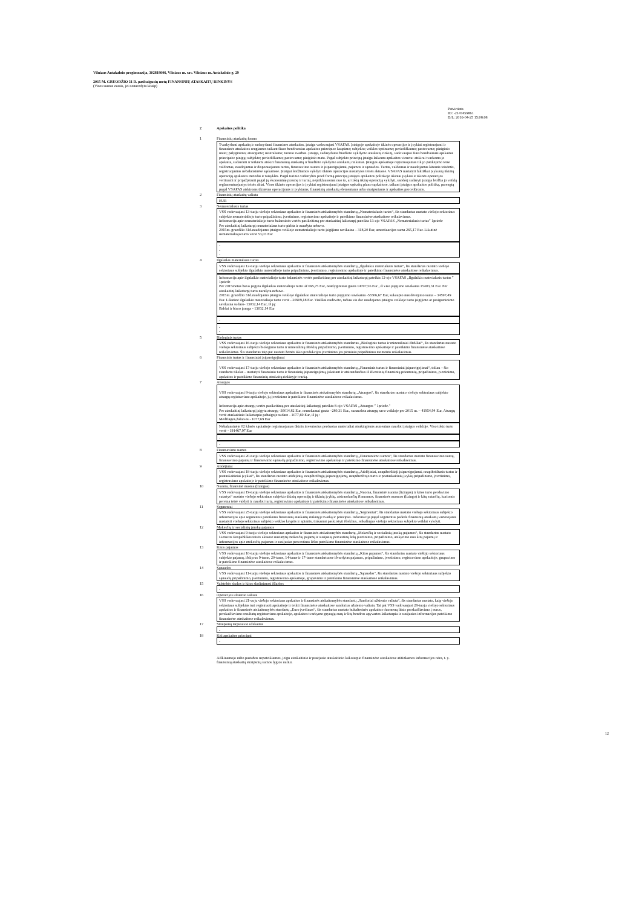Vilniaus Antakalnio progimnazija, 302818006, Vilniaus m. sav. Vilniaus m. Antakalnio g. 29
2015 M. GRUODŽIO 31 D. pasibaigusių metų FINANSINIŲ ATASKAITŲ RINKINYS
(Visos sumos eurais, jei nenurodyta kitaip)
Patvirtinta
ID: -2147459861
D/L: 2016-04-25 15:08:08
2 Apskaitos politika
1 Finansinių ataskaitų forma
Tvarkydami apskaitą ir sudarydami finansines ataskaitas, įstaiga vadovaujasi VSAFAS. Įstaigoje apskaitoje ūkinės operacijos ir įvykiai registruojami ir finansinės ataskaitos rengiamos taikant šiuos bendruosius apskaitos principus: kaupimo; subjekto; veiklos tęstinumo; periodiškumo; pastovumo; piniginio mato; palyginimo; atsargumo; neutralumo; turinio svarbos. Įstaiga, sudarydama biudžeto vykdymo ataskaitų rinkinį, vadovaujasi šiais bendraisiais apskaitos principais: pinigų; subjekto; periodiškumo; pastovumo; piniginio mato. Pagal subjekto principą įstaiga laikoma apskaitos vienetu: atskirai tvarkoma jo apskaita, sudaromi ir teikiami atskiri finansinių ataskaitų ir biudžeto vykdymo ataskaitų rinkiniai. Įstaigos apskaitoje registruojamas tik jo patikėjimo teise valdomas, naudojamas ir disponuojamas turtas, finansavimo sumos ir įsipareigojimai, pajamos ir sąnaudos. Turtas, valdomas ir naudojamas kitomis teisėmis, registruojamas nebalansinėse sąskaitose. Įstaigai leidžiamos vykdyti ūkinės operacijos nustatytos teisės aktuose. VSAFAS nustatyti faktiškai įvykusių ūkinių operacijų apskaitos metodai ir taisyklės. Pagal turinio viršenybės prieš formą principą įstaigos apskaitos politikoje ūkiniai įvykiai ir ūkinės operacijos vertinami ir pripažįstami pagal jų ekonominę prasmę ir turinį, nepriklausomai nuo to, ar tokią ūkinę operaciją vykdyti, sandorį sudaryti įstaiga leidžia jo veiklą reglamentuojantys teisės aktai. Visos ūkinės operacijos ir įvykiai registruojami įstaigos sąskaitų plano sąskaitose, taikant įstaigos apskaitos politiką, parengtą pagal VSAFAS atskiroms ūkinėms operacijoms ir įvykiams, finansinių ataskaitų elementams arba straipsniams ir apskaitos procedūroms.
2 Finansinių ataskaitų valiuta
EUR
3 Nematerialusis turtas
VSS vadovaujasi 13-tuoju viešojo sektoriaus apskaitos ir finansinės atskaitomybės standartų „Nematerialusis turtas“, šis standartas nustato viešojo sektoriaus subjekto nematerialiojo turto pripažinimo, įvertinimo, registravimo apskaitoje ir pateikimo finansinėse ataskaitose reikalavimus.
Informacija apie nematerialiojo turto balansinės vertės pasikeitimą per ataskaitinį laikotarpį pateikta 13-ojo VSAFAS „Nematerialusis turtas” 1priede
Per ataskaitinį laikotarpį nematerialaus turto pirkta ir nurašyta nebuvo.
2015m. gruodžio 31d.naudojamo įstaigos veikloje nematerialiojo turto įsigijimo savikaina – 318,20 Eur, amortizacijos suma 265,17 Eur. Likutinė nematerialiojo turto vertė 53,03 Eur
-
-
-
4 Ilgalaikis materialusis turtas
VSS vadovaujasi 12-tuoju viešojo sektoriaus apskaitos ir finansinės atskaitomybės standartų „Ilgalaikis materialusis turtas“, šis standartas nustato viešojo sektoriaus subjekto ilgalaikio materialiojo turto pripažinimo, įvertinimo, registravimo apskaitoje ir pateikimo finansinėse ataskaitose reikalavimus.
Informacija apie ilgalaikio materialiojo turto balansinės vertės pasikeitimą per ataskaitinį laikotarpį pateikta 12-ojo VSAFAS „Ilgalaikis materialusis turtas ” 1priede
Per 2015metus buvo įsigyta ilgalaikio materialiojo turto už 695,75 Eur, neatlygintinai gauta 14707,56 Eur , iš viso įsigijimo savikaina 15403,31 Eur. Per ataskaitinį laikotarpį turto nurašyta nebuvo.
2015m. gruodžio 31d.naudojamo įstaigos veikloje ilgalaikio materialiojo turto įsigijimo savikaina -55506,67 Eur, sukaupto nusidėvėjimo suma – 34597,49 Eur. Likutinė ilgalaikio materialiojo turto vertė - 20909,18 Eur. Visiškai nudėvėto, tačiau vis dar naudojamo įstaigos veikloje turto įsigijimo ar pasigaminimo savikaina sudaro- 13032,14 Eur, Iš jų:
Baldai ir biuro įranga - 13032,14 Eur
-
-
-
5 Biologinis turtas
VSS vadovaujasi 16-tuoju viešojo sektoriaus apskaitos ir finansinės atskaitomybės standartas „Biologinis turtas ir mineraliniai ištekliai“, šis standartas nustato viešojo sektoriaus subjekto biologinio turto ir mineralinių išteklių pripažinimo, įvertinimo, registravimo apskaitoje ir pateikimo finansinėse ataskaitose reikalavimus. Šis standartas taip pat nustato žemės ūkio produkcijos įvertinimo jos pirminio pripažinimo momentu reikalavimus.
6 Finansinis turtas ir finansiniai įsipareigojimai
VSS vadovaujasi 17-tuoju viešojo sektoriaus apskaitos ir finansinės atskaitomybės standartų „Finansinis turtas ir finansiniai įsipareigojimai“, toliau – šio standarto tikslas – nustatyti finansinio turto ir finansinių įsipareigojimų, įskaitant ir atsirandančius iš išvestinių finansinių priemonių, pripažinimo, įvertinimo, apskaitos ir pateikimo finansinių ataskaitų rinkinyje tvarką.
7 Atsargos
VSS vadovaujasi 8-tuoju viešojo sektoriaus apskaitos ir finansinės atskaitomybės standartų „Atsargos“, šis standartas nustato viešojo sektoriaus subjekto atsargų registravimo apskaitoje, jų įvertinimo ir pateikimo finansinėse ataskaitose reikalavimus.
Informacija apie atsargų vertės pasikeitimą per ataskaitinį laikotarpį pateikta 8-ojo VSAFAS „Atsargos ” 1priede."
Per ataskaitinį laikotarpį įsigyta atsargų -30014,82 Eur, nemokamai gauta –280,31 Eur., sunaudota atsargų savo veikloje per 2015 m. – 41954,94 Eur, Atsargų vertė ataskaitinio laikotarpio pabaigoje sudaro - 1077,69 Eur, iš jų :
Medžiagos,žaliavos - 1077,69 Eur
Nebalansinėje 02 klasės sąskaitoje registruojamas ūkinis inventorius perduotas materialiai atsakingiems asmenims naudoti įstaigos veikloje. Viso tokio turto vertė - 191467,97 Eur
-
-
8 Finansavimo sumos
VSS vadovaujasi 20-tuoju viešojo sektoriaus apskaitos ir finansinės atskaitomybės standartų „Finansavimo sumos“, šis standartas nustato finansavimo sumų, finansavimo pajamų ir finansavimo sąnaudų pripažinimo, registravimo apskaitoje ir pateikimo finansinėse ataskaitose reikalavimus.
9 Atidėjiniai
VSS vadovaujasi 18-tuoju viešojo sektoriaus apskaitos ir finansinės atskaitomybės standartų „Atidėjiniai, neapibrėžtieji įsipareigojimai, neapibrėžtasis turtas ir poataskaitiniai įvykiai“, šis standartas nustato atidėjinių, neapibrėžtųjų įsipareigojimų, neapibrėžtojo turto ir poataskaitinių įvykių pripažinimo, įvertinimo, registravimo apskaitoje ir pateikimo finansinėse ataskaitose reikalavimus.
10 Nuoma, finansinė nuoma (lizingas)
VSS vadovaujasi 19-tuoju viešojo sektoriaus apskaitos ir finansinės atskaitomybės standartų „Nuoma, finansinė nuoma (lizingas) ir kitos turto perdavimo sutartys“ nustato viešojo sektoriaus subjekto ūkinių operacijų ir ūkinių įvykių, atsirandančių iš nuomos, finansinės nuomos (lizingo) ir kitų sutarčių, kuriomis pereina teisė valdyti ir naudoti turtą, registravimo apskaitoje ir pateikimo finansinėse ataskaitose reikalavimus.
11 Segmentai
VSS vadovaujasi 25-tuoju viešojo sektoriaus apskaitos ir finansinės atskaitomybės standartų „Segmentai“, šis standartas nustato viešojo sektoriaus subjekto informacijos apie segmentus pateikimo finansinių ataskaitų rinkinyje tvarką ir principus. Informacija pagal segmentus padeda finansinių ataskaitų vartotojams nustatyti viešojo sektoriaus subjekto veiklos kryptis ir apimtis, tinkamai paskirstyti išteklius, reikalingus viešojo sektoriaus subjekto veiklai vykdyti.
12 Mokesčių ir socialinių įmokų pajamos
VSS vadovaujasi 9-tuoju viešojo sektoriaus apskaitos ir finansinės atskaitomybės standartų „Mokesčių ir socialinių įmokų pajamos“, šis standartas nustato Lietuvos Respublikos teisės aktuose nustatytų mokesčių pajamų ir susijusių pervestinų lėšų įvertinimo, pripažinimo, atskyrimo nuo kitų pajamų ir informacijos apie mokesčių pajamas ir susijusias pervestinas lėšas pateikimo finansinėse ataskaitose reikalavimus.
13 Kitos pajamos
VSS vadovaujasi 10-tuoju viešojo sektoriaus apskaitos ir finansinės atskaitomybės standartų „Kitos pajamos“, šis standartas nustato viešojo sektoriaus subjekto pajamų, išskyrus 9-tame, 20-tame, 14-tame ir 17-tame standartuose išvardytas pajamas, pripažinimo, įvertinimo, registravimo apskaitoje, grupavimo ir pateikimo finansinėse ataskaitose reikalavimus.
14 Sąnaudos
VSS vadovaujasi 11-tuoju viešojo sektoriaus apskaitos ir finansinės atskaitomybės standartų „Sąnaudos“, šis standartas nustato viešojo sektoriaus subjekto sąnaudų pripažinimo, įvertinimo, registravimo apskaitoje, grupavimo ir pateikimo finansinėse ataskaitose reikalavimus.
15 Valstybės skolos ir kitos skolinimosi išlaidos
-
16 Operacijos užsienio valiuta
VSS vadovaujasi 21-uoju viešojo sektoriaus apskaitos ir finansinės atskaitomybės standartų „Sandoriai užsienio valiuta“, šis standartas nustato, kaip viešojo sektoriaus subjektas turi registruoti apskaitoje ir teikti finansinėse ataskaitose sandorius užsienio valiuta. Tai pat VSS vadovaujasi 28-tuoju viešojo sektoriaus apskaitos ir finansinės atskaitomybės standartų „Euro įvedimas“, šis standartas nustato buhalterinės apskaitos duomenų litais perskaičiavimo į eurus, perskaičiavimo rezultatų registravimo apskaitoje, apskaitos tvarkymo grynųjų eurų ir litų bendros apyvartos laikotarpiu ir susijusios informacijos pateikimo finansinėse ataskaitose reikalavimus.
17 Straipsnių tarpusavio užskaitos
-
18 Kiti apskaitos principai
-
Aiškinamojo rašto pastabos nepateikiamos, jeigu ataskaitinio ir praėjusio ataskaitinio laikotarpio finansinėse ataskaitose atitinkamos informacijos nėra, t. y. finansinių ataskaitų straipsnių sumos lygios nuliui.
12